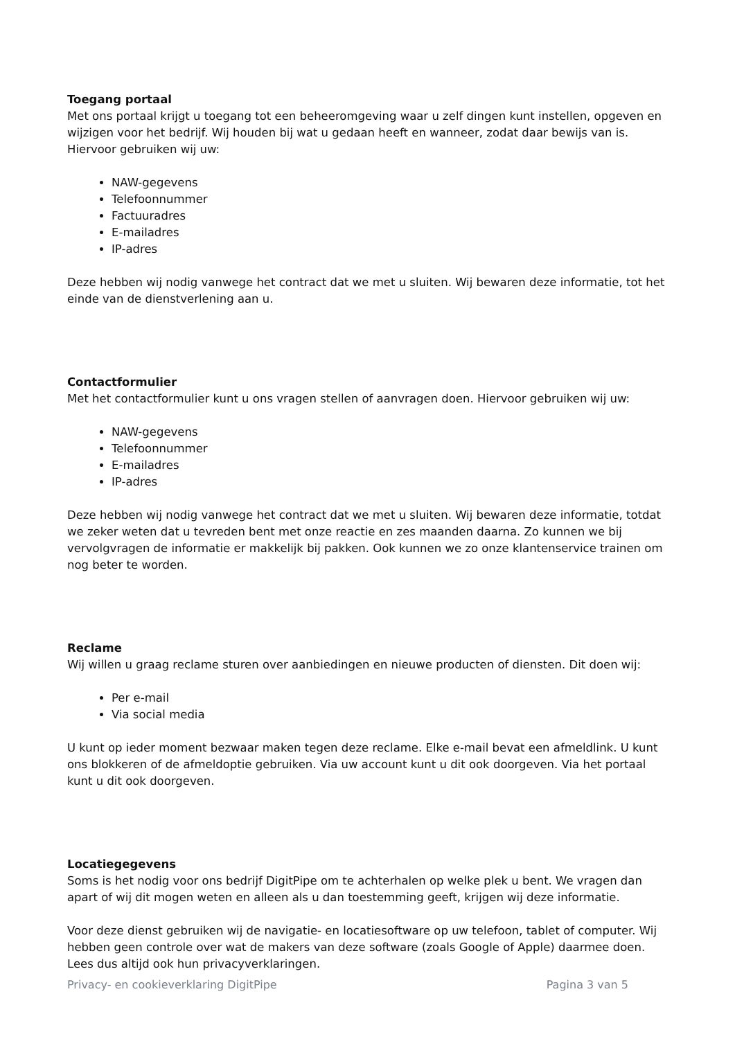Toegang portaal
Met ons portaal krijgt u toegang tot een beheeromgeving waar u zelf dingen kunt instellen, opgeven en wijzigen voor het bedrijf. Wij houden bij wat u gedaan heeft en wanneer, zodat daar bewijs van is. Hiervoor gebruiken wij uw:
NAW-gegevens
Telefoonnummer
Factuuradres
E-mailadres
IP-adres
Deze hebben wij nodig vanwege het contract dat we met u sluiten. Wij bewaren deze informatie, tot het einde van de dienstverlening aan u.
Contactformulier
Met het contactformulier kunt u ons vragen stellen of aanvragen doen. Hiervoor gebruiken wij uw:
NAW-gegevens
Telefoonnummer
E-mailadres
IP-adres
Deze hebben wij nodig vanwege het contract dat we met u sluiten. Wij bewaren deze informatie, totdat we zeker weten dat u tevreden bent met onze reactie en zes maanden daarna. Zo kunnen we bij vervolgvragen de informatie er makkelijk bij pakken. Ook kunnen we zo onze klantenservice trainen om nog beter te worden.
Reclame
Wij willen u graag reclame sturen over aanbiedingen en nieuwe producten of diensten. Dit doen wij:
Per e-mail
Via social media
U kunt op ieder moment bezwaar maken tegen deze reclame. Elke e-mail bevat een afmeldlink. U kunt ons blokkeren of de afmeldoptie gebruiken. Via uw account kunt u dit ook doorgeven. Via het portaal kunt u dit ook doorgeven.
Locatiegegevens
Soms is het nodig voor ons bedrijf DigitPipe om te achterhalen op welke plek u bent. We vragen dan apart of wij dit mogen weten en alleen als u dan toestemming geeft, krijgen wij deze informatie.
Voor deze dienst gebruiken wij de navigatie- en locatiesoftware op uw telefoon, tablet of computer. Wij hebben geen controle over wat de makers van deze software (zoals Google of Apple) daarmee doen. Lees dus altijd ook hun privacyverklaringen.
Privacy- en cookieverklaring DigitPipe Pagina 3 van 5